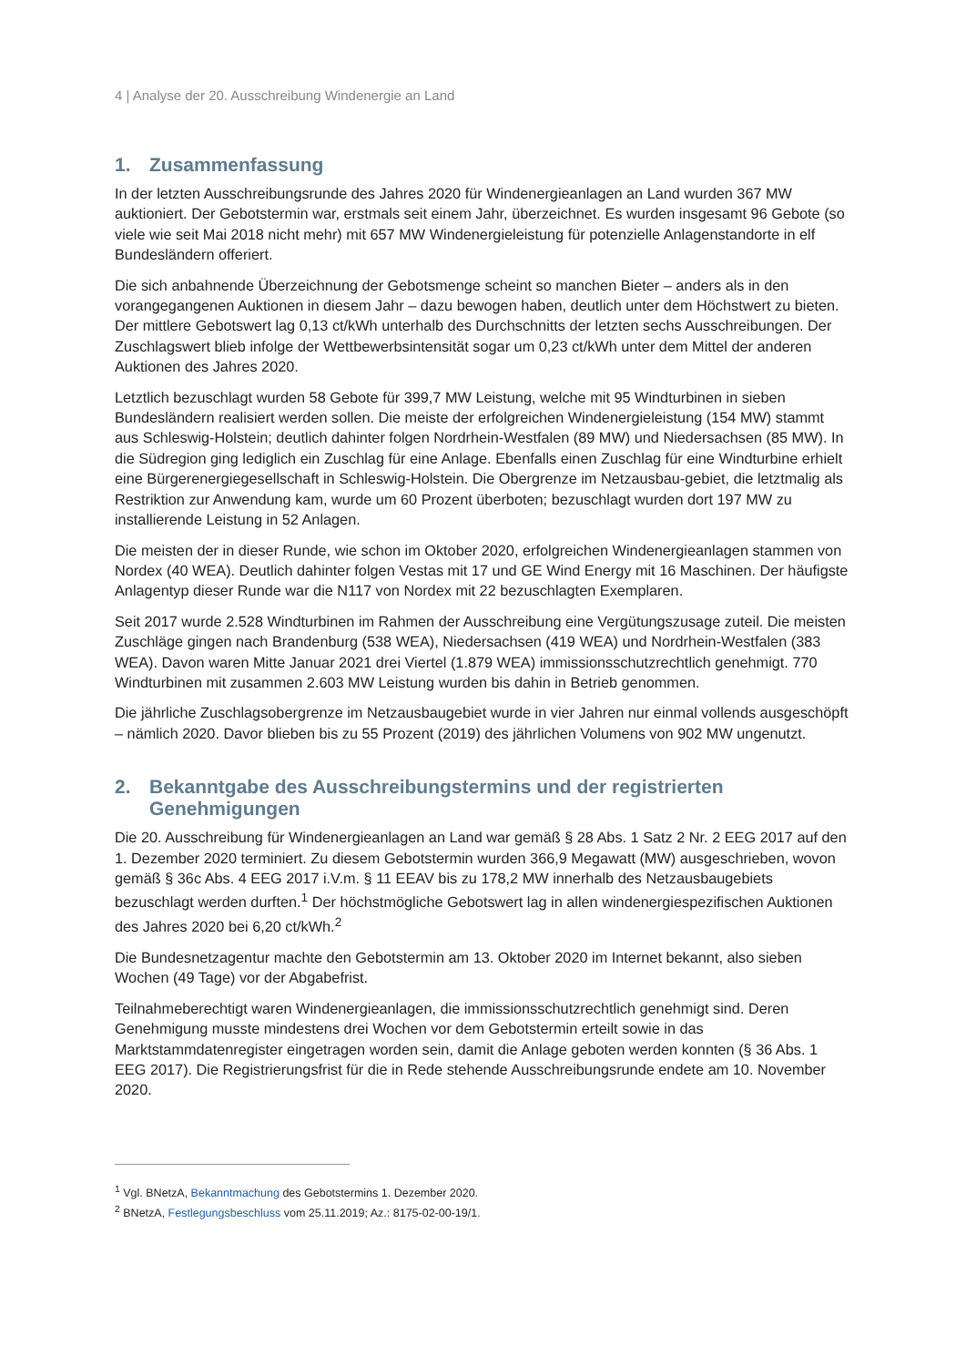4 | Analyse der 20. Ausschreibung Windenergie an Land
1. Zusammenfassung
In der letzten Ausschreibungsrunde des Jahres 2020 für Windenergieanlagen an Land wurden 367 MW auktioniert. Der Gebotstermin war, erstmals seit einem Jahr, überzeichnet. Es wurden insgesamt 96 Gebote (so viele wie seit Mai 2018 nicht mehr) mit 657 MW Windenergieleistung für potenzielle Anlagenstandorte in elf Bundesländern offeriert.
Die sich anbahnende Überzeichnung der Gebotsmenge scheint so manchen Bieter – anders als in den vorangegangenen Auktionen in diesem Jahr – dazu bewogen haben, deutlich unter dem Höchstwert zu bieten. Der mittlere Gebotswert lag 0,13 ct/kWh unterhalb des Durchschnitts der letzten sechs Ausschreibungen. Der Zuschlagswert blieb infolge der Wettbewerbsintensität sogar um 0,23 ct/kWh unter dem Mittel der anderen Auktionen des Jahres 2020.
Letztlich bezuschlagt wurden 58 Gebote für 399,7 MW Leistung, welche mit 95 Windturbinen in sieben Bundesländern realisiert werden sollen. Die meiste der erfolgreichen Windenergieleistung (154 MW) stammt aus Schleswig-Holstein; deutlich dahinter folgen Nordrhein-Westfalen (89 MW) und Niedersachsen (85 MW). In die Südregion ging lediglich ein Zuschlag für eine Anlage. Ebenfalls einen Zuschlag für eine Windturbine erhielt eine Bürgerenergiegesellschaft in Schleswig-Holstein. Die Obergrenze im Netzausbau-gebiet, die letztmalig als Restriktion zur Anwendung kam, wurde um 60 Prozent überboten; bezuschlagt wurden dort 197 MW zu installierende Leistung in 52 Anlagen.
Die meisten der in dieser Runde, wie schon im Oktober 2020, erfolgreichen Windenergieanlagen stammen von Nordex (40 WEA). Deutlich dahinter folgen Vestas mit 17 und GE Wind Energy mit 16 Maschinen. Der häufigste Anlagentyp dieser Runde war die N117 von Nordex mit 22 bezuschlagten Exemplaren.
Seit 2017 wurde 2.528 Windturbinen im Rahmen der Ausschreibung eine Vergütungszusage zuteil. Die meisten Zuschläge gingen nach Brandenburg (538 WEA), Niedersachsen (419 WEA) und Nordrhein-Westfalen (383 WEA). Davon waren Mitte Januar 2021 drei Viertel (1.879 WEA) immissionsschutzrechtlich genehmigt. 770 Windturbinen mit zusammen 2.603 MW Leistung wurden bis dahin in Betrieb genommen.
Die jährliche Zuschlagsobergrenze im Netzausbaugebiet wurde in vier Jahren nur einmal vollends ausgeschöpft – nämlich 2020. Davor blieben bis zu 55 Prozent (2019) des jährlichen Volumens von 902 MW ungenutzt.
2. Bekanntgabe des Ausschreibungstermins und der registrierten Genehmigungen
Die 20. Ausschreibung für Windenergieanlagen an Land war gemäß § 28 Abs. 1 Satz 2 Nr. 2 EEG 2017 auf den 1. Dezember 2020 terminiert. Zu diesem Gebotstermin wurden 366,9 Megawatt (MW) ausgeschrieben, wovon gemäß § 36c Abs. 4 EEG 2017 i.V.m. § 11 EEAV bis zu 178,2 MW innerhalb des Netzausbaugebiets bezuschlagt werden durften.<sup>1</sup> Der höchstmögliche Gebotswert lag in allen windenergiespezifischen Auktionen des Jahres 2020 bei 6,20 ct/kWh.<sup>2</sup>
Die Bundesnetzagentur machte den Gebotstermin am 13. Oktober 2020 im Internet bekannt, also sieben Wochen (49 Tage) vor der Abgabefrist.
Teilnahmeberechtigt waren Windenergieanlagen, die immissionsschutzrechtlich genehmigt sind. Deren Genehmigung musste mindestens drei Wochen vor dem Gebotstermin erteilt sowie in das Marktstammdatenregister eingetragen worden sein, damit die Anlage geboten werden konnten (§ 36 Abs. 1 EEG 2017). Die Registrierungsfrist für die in Rede stehende Ausschreibungsrunde endete am 10. November 2020.
<sup>1</sup> Vgl. BNetzA, Bekanntmachung des Gebotstermins 1. Dezember 2020.
<sup>2</sup> BNetzA, Festlegungsbeschluss vom 25.11.2019; Az.: 8175-02-00-19/1.